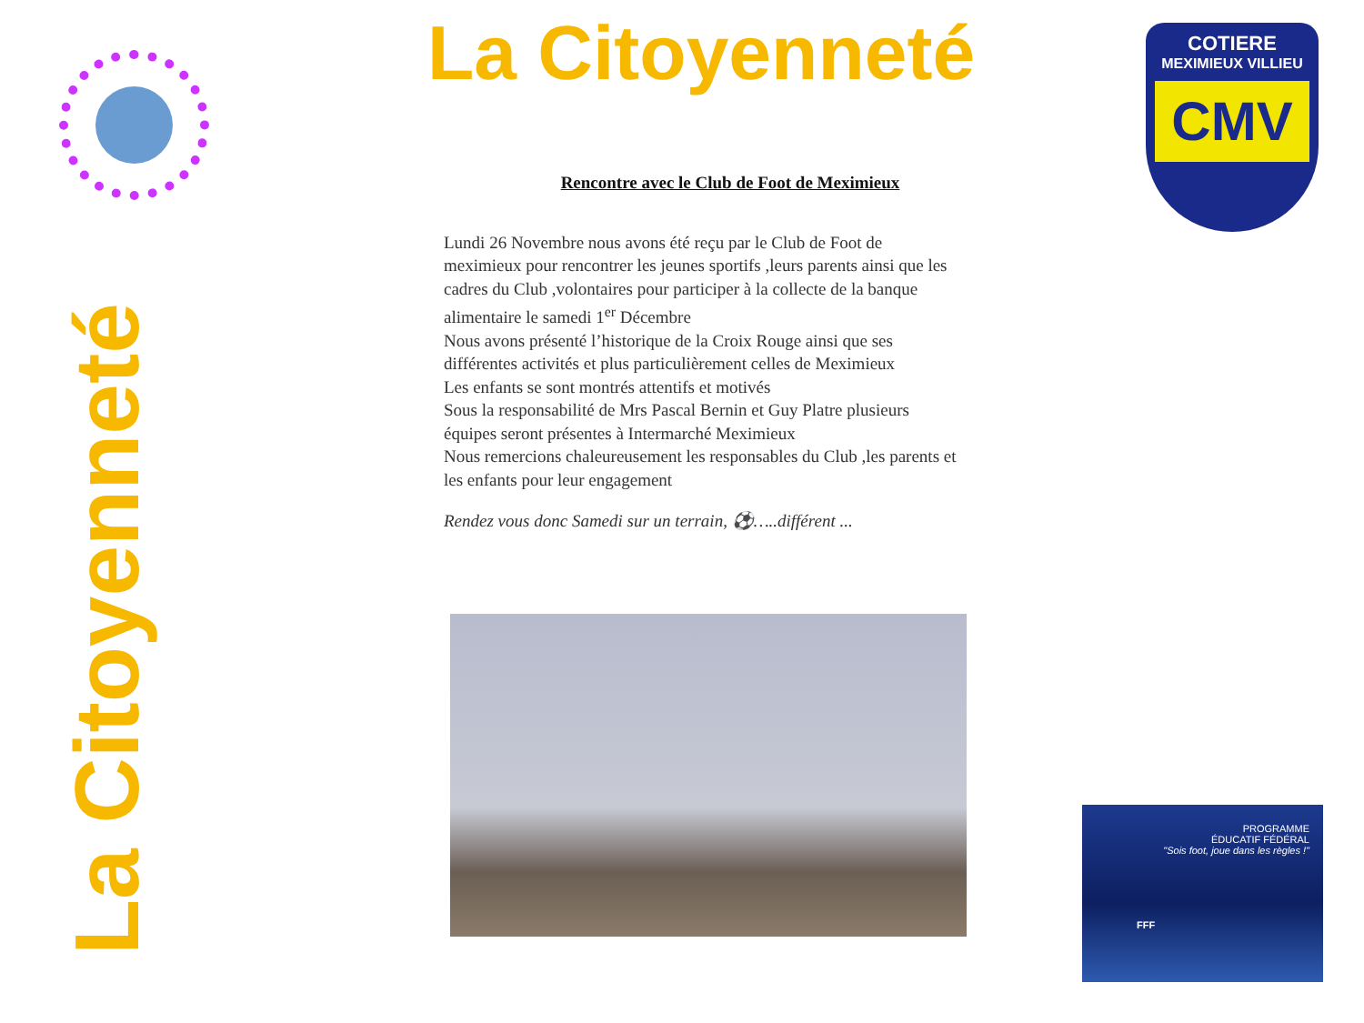La Citoyenneté
La Citoyenneté
COTIERE
MEXIMIEUX VILLIEU
CMV
Rencontre avec le Club de Foot de Meximieux
Lundi 26 Novembre nous avons été reçu par le Club de Foot de meximieux pour rencontrer les jeunes sportifs ,leurs parents ainsi que les cadres du Club ,volontaires pour participer à la collecte de la banque alimentaire le samedi 1<sup>er</sup> Décembre
Nous avons présenté l’historique de la Croix Rouge ainsi que ses différentes activités et plus particulièrement celles de Meximieux
Les enfants se sont montrés attentifs et motivés
Sous la responsabilité de Mrs Pascal Bernin et Guy Platre plusieurs équipes seront présentes à Intermarché Meximieux
Nous remercions chaleureusement les responsables du Club ,les parents et les enfants pour leur engagement
Rendez vous donc Samedi sur un terrain, ⚽…..différent ...
PROGRAMME
ÉDUCATIF FÉDÉRAL
"Sois foot, joue dans les règles !"
FFF